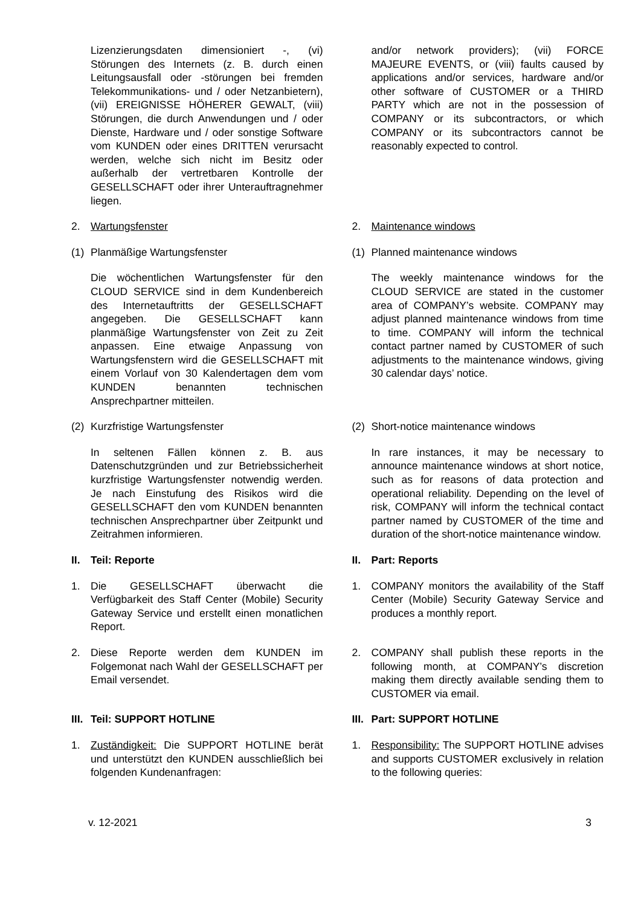Lizenzierungsdaten dimensioniert -, (vi) Störungen des Internets (z. B. durch einen Leitungsausfall oder -störungen bei fremden Telekommunikations- und / oder Netzanbietern), (vii) EREIGNISSE HÖHERER GEWALT, (viii) Störungen, die durch Anwendungen und / oder Dienste, Hardware und / oder sonstige Software vom KUNDEN oder eines DRITTEN verursacht werden, welche sich nicht im Besitz oder außerhalb der vertretbaren Kontrolle der GESELLSCHAFT oder ihrer Unterauftragnehmer liegen.
and/or network providers); (vii) FORCE MAJEURE EVENTS, or (viii) faults caused by applications and/or services, hardware and/or other software of CUSTOMER or a THIRD PARTY which are not in the possession of COMPANY or its subcontractors, or which COMPANY or its subcontractors cannot be reasonably expected to control.
2. Wartungsfenster 2. Maintenance windows
(1) Planmäßige Wartungsfenster (1) Planned maintenance windows
Die wöchentlichen Wartungsfenster für den CLOUD SERVICE sind in dem Kundenbereich des Internetauftritts der GESELLSCHAFT angegeben. Die GESELLSCHAFT kann planmäßige Wartungsfenster von Zeit zu Zeit anpassen. Eine etwaige Anpassung von Wartungsfenstern wird die GESELLSCHAFT mit einem Vorlauf von 30 Kalendertagen dem vom KUNDEN benannten technischen Ansprechpartner mitteilen.
The weekly maintenance windows for the CLOUD SERVICE are stated in the customer area of COMPANY’s website. COMPANY may adjust planned maintenance windows from time to time. COMPANY will inform the technical contact partner named by CUSTOMER of such adjustments to the maintenance windows, giving 30 calendar days’ notice.
(2) Kurzfristige Wartungsfenster (2) Short-notice maintenance windows
In seltenen Fällen können z. B. aus Datenschutzgründen und zur Betriebssicherheit kurzfristige Wartungsfenster notwendig werden. Je nach Einstufung des Risikos wird die GESELLSCHAFT den vom KUNDEN benannten technischen Ansprechpartner über Zeitpunkt und Zeitrahmen informieren.
In rare instances, it may be necessary to announce maintenance windows at short notice, such as for reasons of data protection and operational reliability. Depending on the level of risk, COMPANY will inform the technical contact partner named by CUSTOMER of the time and duration of the short-notice maintenance window.
II. Teil: Reporte II. Part: Reports
1. Die GESELLSCHAFT überwacht die Verfügbarkeit des Staff Center (Mobile) Security Gateway Service und erstellt einen monatlichen Report.
1. COMPANY monitors the availability of the Staff Center (Mobile) Security Gateway Service and produces a monthly report.
2. Diese Reporte werden dem KUNDEN im Folgemonat nach Wahl der GESELLSCHAFT per Email versendet.
2. COMPANY shall publish these reports in the following month, at COMPANY’s discretion making them directly available sending them to CUSTOMER via email.
III. Teil: SUPPORT HOTLINE III. Part: SUPPORT HOTLINE
1. Zuständigkeit: Die SUPPORT HOTLINE berät und unterstützt den KUNDEN ausschließlich bei folgenden Kundenanfragen:
1. Responsibility: The SUPPORT HOTLINE advises and supports CUSTOMER exclusively in relation to the following queries:
v. 12-2021 3